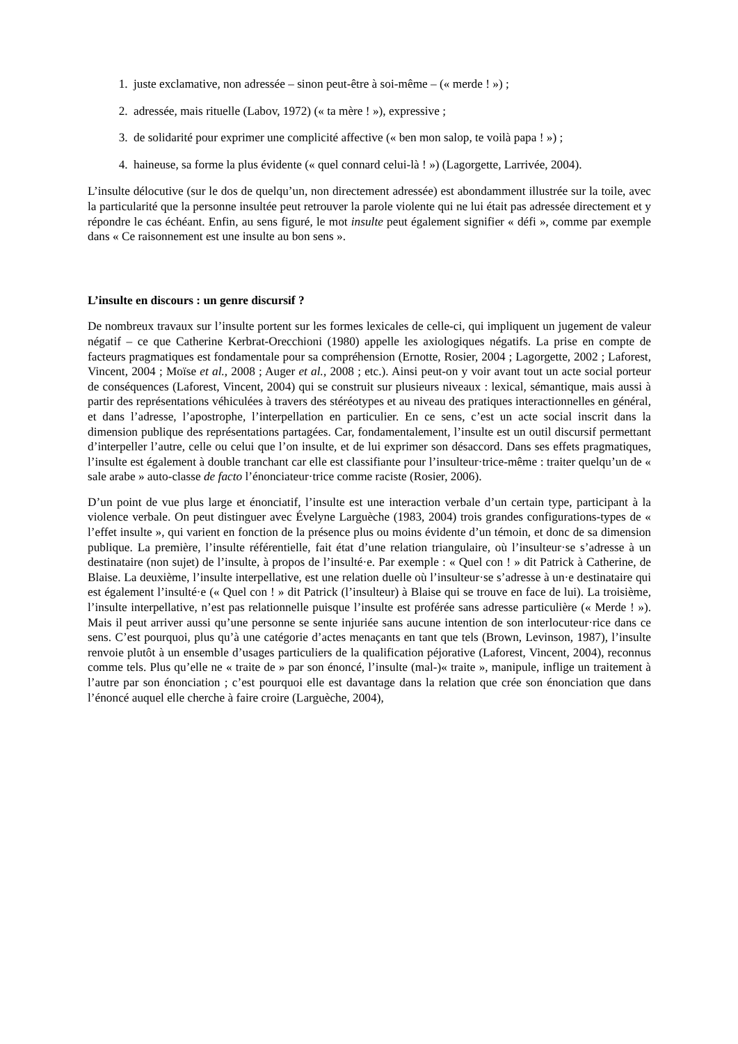1. juste exclamative, non adressée – sinon peut-être à soi-même – (« merde ! ») ;
2. adressée, mais rituelle (Labov, 1972) (« ta mère ! »), expressive ;
3. de solidarité pour exprimer une complicité affective (« ben mon salop, te voilà papa ! ») ;
4. haineuse, sa forme la plus évidente (« quel connard celui-là ! ») (Lagorgette, Larrivée, 2004).
L’insulte délocutive (sur le dos de quelqu’un, non directement adressée) est abondamment illustrée sur la toile, avec la particularité que la personne insultée peut retrouver la parole violente qui ne lui était pas adressée directement et y répondre le cas échéant. Enfin, au sens figuré, le mot insulte peut également signifier « défi », comme par exemple dans « Ce raisonnement est une insulte au bon sens ».
L’insulte en discours : un genre discursif ?
De nombreux travaux sur l’insulte portent sur les formes lexicales de celle-ci, qui impliquent un jugement de valeur négatif – ce que Catherine Kerbrat-Orecchioni (1980) appelle les axiologiques négatifs. La prise en compte de facteurs pragmatiques est fondamentale pour sa compréhension (Ernotte, Rosier, 2004 ; Lagorgette, 2002 ; Laforest, Vincent, 2004 ; Moïse et al., 2008 ; Auger et al., 2008 ; etc.). Ainsi peut-on y voir avant tout un acte social porteur de conséquences (Laforest, Vincent, 2004) qui se construit sur plusieurs niveaux : lexical, sémantique, mais aussi à partir des représentations véhiculées à travers des stéréotypes et au niveau des pratiques interactionnelles en général, et dans l’adresse, l’apostrophe, l’interpellation en particulier. En ce sens, c’est un acte social inscrit dans la dimension publique des représentations partagées. Car, fondamentalement, l’insulte est un outil discursif permettant d’interpeller l’autre, celle ou celui que l’on insulte, et de lui exprimer son désaccord. Dans ses effets pragmatiques, l’insulte est également à double tranchant car elle est classifiante pour l’insulteur·trice-même : traiter quelqu’un de « sale arabe » auto-classe de facto l’énonciateur·trice comme raciste (Rosier, 2006).
D’un point de vue plus large et énonciatif, l’insulte est une interaction verbale d’un certain type, participant à la violence verbale. On peut distinguer avec Évelyne Larguèche (1983, 2004) trois grandes configurations-types de « l’effet insulte », qui varient en fonction de la présence plus ou moins évidente d’un témoin, et donc de sa dimension publique. La première, l’insulte référentielle, fait état d’une relation triangulaire, où l’insulteur·se s’adresse à un destinataire (non sujet) de l’insulte, à propos de l’insulté·e. Par exemple : « Quel con ! » dit Patrick à Catherine, de Blaise. La deuxième, l’insulte interpellative, est une relation duelle où l’insulteur·se s’adresse à un·e destinataire qui est également l’insulté·e (« Quel con ! » dit Patrick (l’insulteur) à Blaise qui se trouve en face de lui). La troisième, l’insulte interpellative, n’est pas relationnelle puisque l’insulte est proférée sans adresse particulière (« Merde ! »). Mais il peut arriver aussi qu’une personne se sente injuriée sans aucune intention de son interlocuteur·rice dans ce sens. C’est pourquoi, plus qu’à une catégorie d’actes menaçants en tant que tels (Brown, Levinson, 1987), l’insulte renvoie plutôt à un ensemble d’usages particuliers de la qualification péjorative (Laforest, Vincent, 2004), reconnus comme tels. Plus qu’elle ne « traite de » par son énoncé, l’insulte (mal-)« traite », manipule, inflige un traitement à l’autre par son énonciation ; c’est pourquoi elle est davantage dans la relation que crée son énonciation que dans l’énoncé auquel elle cherche à faire croire (Larguèche, 2004),